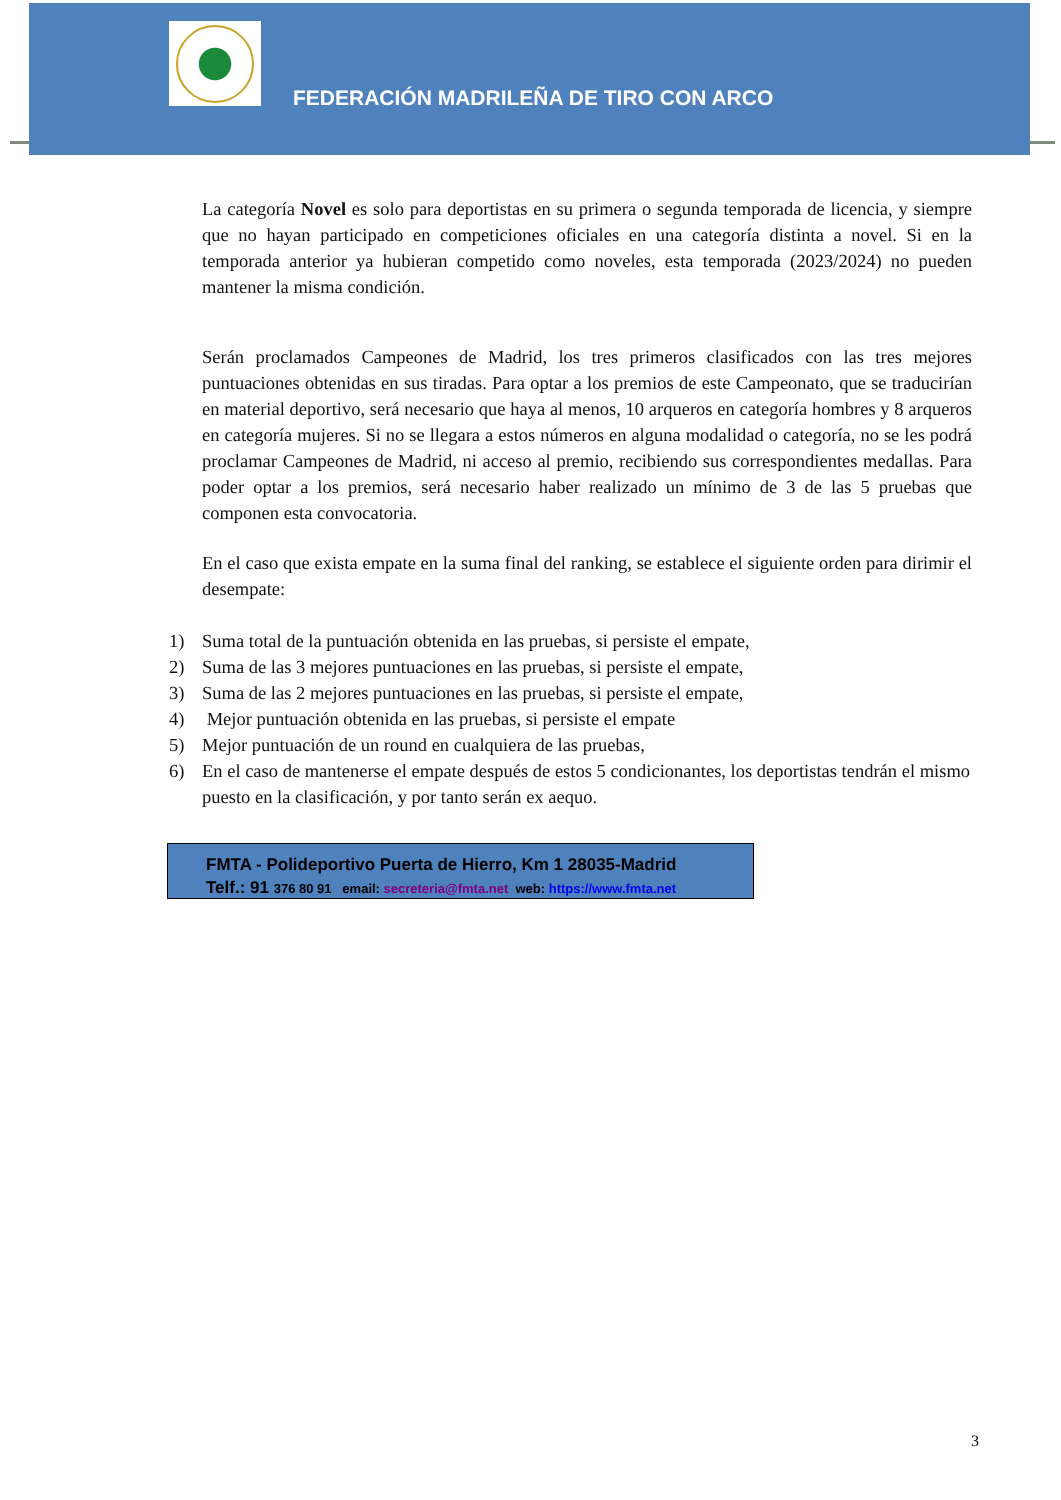FEDERACIÓN MADRILEÑA DE TIRO CON ARCO
La categoría Novel es solo para deportistas en su primera o segunda temporada de licencia, y siempre que no hayan participado en competiciones oficiales en una categoría distinta a novel. Si en la temporada anterior ya hubieran competido como noveles, esta temporada (2023/2024) no pueden mantener la misma condición.
Serán proclamados Campeones de Madrid, los tres primeros clasificados con las tres mejores puntuaciones obtenidas en sus tiradas. Para optar a los premios de este Campeonato, que se traducirían en material deportivo, será necesario que haya al menos, 10 arqueros en categoría hombres y 8 arqueros en categoría mujeres. Si no se llegara a estos números en alguna modalidad o categoría, no se les podrá proclamar Campeones de Madrid, ni acceso al premio, recibiendo sus correspondientes medallas. Para poder optar a los premios, será necesario haber realizado un mínimo de 3 de las 5 pruebas que componen esta convocatoria.
En el caso que exista empate en la suma final del ranking, se establece el siguiente orden para dirimir el desempate:
1) Suma total de la puntuación obtenida en las pruebas, si persiste el empate,
2) Suma de las 3 mejores puntuaciones en las pruebas, si persiste el empate,
3) Suma de las 2 mejores puntuaciones en las pruebas, si persiste el empate,
4) Mejor puntuación obtenida en las pruebas, si persiste el empate
5) Mejor puntuación de un round en cualquiera de las pruebas,
6) En el caso de mantenerse el empate después de estos 5 condicionantes, los deportistas tendrán el mismo puesto en la clasificación, y por tanto serán ex aequo.
FMTA - Polideportivo Puerta de Hierro, Km 1 28035-Madrid
Telf.: 91 376 80 91 email: secreteria@fmta.net web: https://www.fmta.net
3